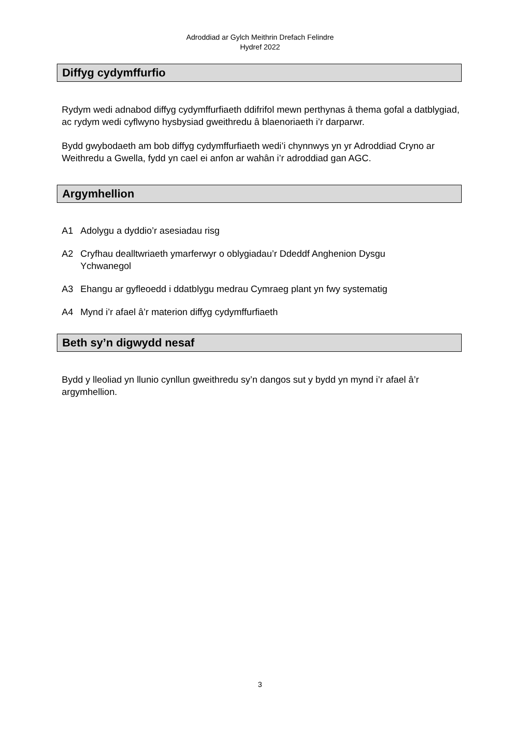Adroddiad ar Gylch Meithrin Drefach Felindre
Hydref 2022
Diffyg cydymffurfio
Rydym wedi adnabod diffyg cydymffurfiaeth ddifrifol mewn perthynas â thema gofal a datblygiad, ac rydym wedi cyflwyno hysbysiad gweithredu â blaenoriaeth i’r darparwr.
Bydd gwybodaeth am bob diffyg cydymffurfiaeth wedi’i chynnwys yn yr Adroddiad Cryno ar Weithredu a Gwella, fydd yn cael ei anfon ar wahân i’r adroddiad gan AGC.
Argymhellion
A1 Adolygu a dyddio’r asesiadau risg
A2 Cryfhau dealltwriaeth ymarferwyr o oblygiadau’r Ddeddf Anghenion Dysgu Ychwanegol
A3 Ehangu ar gyfleoedd i ddatblygu medrau Cymraeg plant yn fwy systematig
A4 Mynd i’r afael â’r materion diffyg cydymffurfiaeth
Beth sy’n digwydd nesaf
Bydd y lleoliad yn llunio cynllun gweithredu sy’n dangos sut y bydd yn mynd i’r afael â’r argymhellion.
3